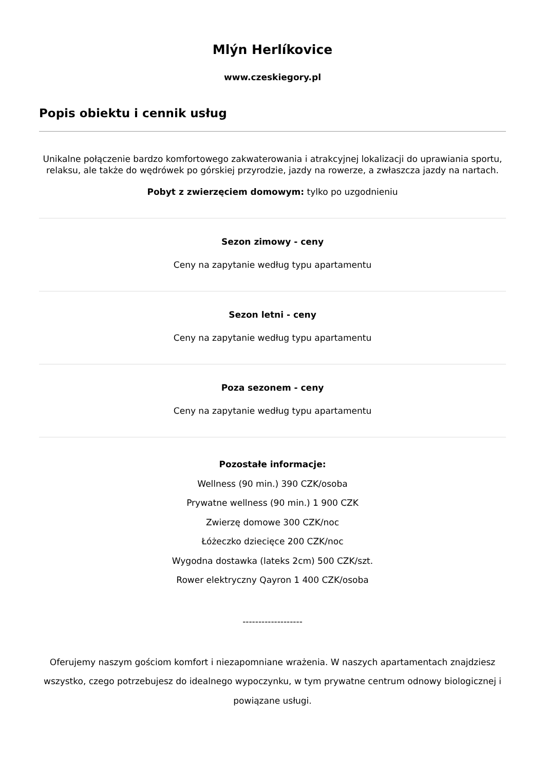Mlýn Herlíkovice
www.czeskiegory.pl
Popis obiektu i cennik usług
Unikalne połączenie bardzo komfortowego zakwaterowania i atrakcyjnej lokalizacji do uprawiania sportu, relaksu, ale także do wędrówek po górskiej przyrodzie, jazdy na rowerze, a zwłaszcza jazdy na nartach.
Pobyt z zwierzęciem domowym: tylko po uzgodnieniu
Sezon zimowy - ceny
Ceny na zapytanie według typu apartamentu
Sezon letni - ceny
Ceny na zapytanie według typu apartamentu
Poza sezonem - ceny
Ceny na zapytanie według typu apartamentu
Pozostałe informacje:
Wellness (90 min.) 390 CZK/osoba
Prywatne wellness (90 min.) 1 900 CZK
Zwierzę domowe 300 CZK/noc
Łóżeczko dziecięce 200 CZK/noc
Wygodna dostawka (lateks 2cm) 500 CZK/szt.
Rower elektryczny Qayron 1 400 CZK/osoba
-------------------
Oferujemy naszym gościom komfort i niezapomniane wrażenia. W naszych apartamentach znajdziesz wszystko, czego potrzebujesz do idealnego wypoczynku, w tym prywatne centrum odnowy biologicznej i powiązane usługi.